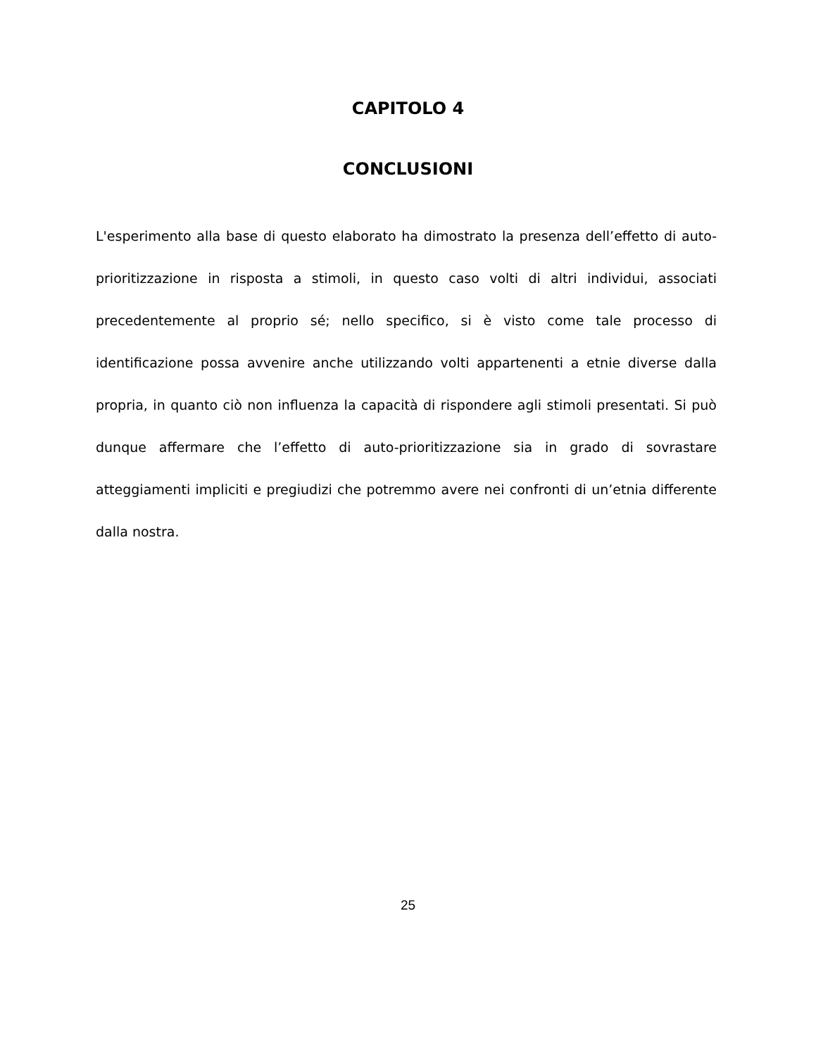CAPITOLO 4
CONCLUSIONI
L'esperimento alla base di questo elaborato ha dimostrato la presenza dell’effetto di auto-prioritizzazione in risposta a stimoli, in questo caso volti di altri individui, associati precedentemente al proprio sé; nello specifico, si è visto come tale processo di identificazione possa avvenire anche utilizzando volti appartenenti a etnie diverse dalla propria, in quanto ciò non influenza la capacità di rispondere agli stimoli presentati. Si può dunque affermare che l’effetto di auto-prioritizzazione sia in grado di sovrastare atteggiamenti impliciti e pregiudizi che potremmo avere nei confronti di un’etnia differente dalla nostra.
25